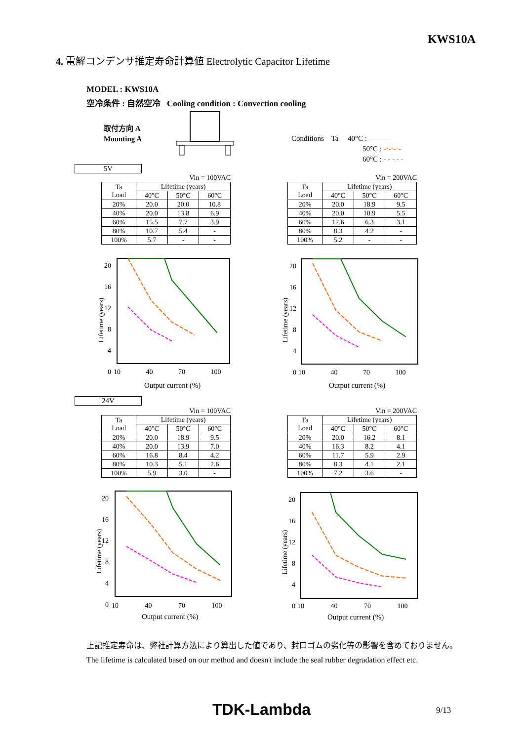KWS10A
4. 電解コンデンサ推定寿命計算値 Electrolytic Capacitor Lifetime
MODEL : KWS10A
空冷条件 : 自然空冷 Cooling condition : Convection cooling
取付方向 A
Mounting A
Conditions Ta 40°C : ———
50°C : -·-·-·-
60°C : - - - - -
5V
Vin = 100VAC
| Ta Load | Lifetime (years) | | |
| --- | --- | --- | --- |
| | 40°C | 50°C | 60°C |
| 20% | 20.0 | 20.0 | 10.8 |
| 40% | 20.0 | 13.8 | 6.9 |
| 60% | 15.5 | 7.7 | 3.9 |
| 80% | 10.7 | 5.4 | - |
| 100% | 5.7 | - | - |
Vin = 200VAC
| Ta Load | Lifetime (years) | | |
| --- | --- | --- | --- |
| | 40°C | 50°C | 60°C |
| 20% | 20.0 | 18.9 | 9.5 |
| 40% | 20.0 | 10.9 | 5.5 |
| 60% | 12.6 | 6.3 | 3.1 |
| 80% | 8.3 | 4.2 | - |
| 100% | 5.2 | - | - |
20
16
12
8
4
0
10 40 70 100
Output current (%)
Lifetime (years)
20
16
12
8
4
0
10 40 70 100
Output current (%)
Lifetime (years)
24V
Vin = 100VAC
| Ta Load | Lifetime (years) | | |
| --- | --- | --- | --- |
| | 40°C | 50°C | 60°C |
| 20% | 20.0 | 18.9 | 9.5 |
| 40% | 20.0 | 13.9 | 7.0 |
| 60% | 16.8 | 8.4 | 4.2 |
| 80% | 10.3 | 5.1 | 2.6 |
| 100% | 5.9 | 3.0 | - |
Vin = 200VAC
| Ta Load | Lifetime (years) | | |
| --- | --- | --- | --- |
| | 40°C | 50°C | 60°C |
| 20% | 20.0 | 16.2 | 8.1 |
| 40% | 16.3 | 8.2 | 4.1 |
| 60% | 11.7 | 5.9 | 2.9 |
| 80% | 8.3 | 4.1 | 2.1 |
| 100% | 7.2 | 3.6 | - |
20
16
12
8
4
0
10 40 70 100
Output current (%)
Lifetime (years)
20
16
12
8
4
0
10 40 70 100
Output current (%)
Lifetime (years)
上記推定寿命は、弊社計算方法により算出した値であり、封口ゴムの劣化等の影響を含めておりません。
The lifetime is calculated based on our method and doesn't include the seal rubber degradation effect etc.
TDK-Lambda 9/13